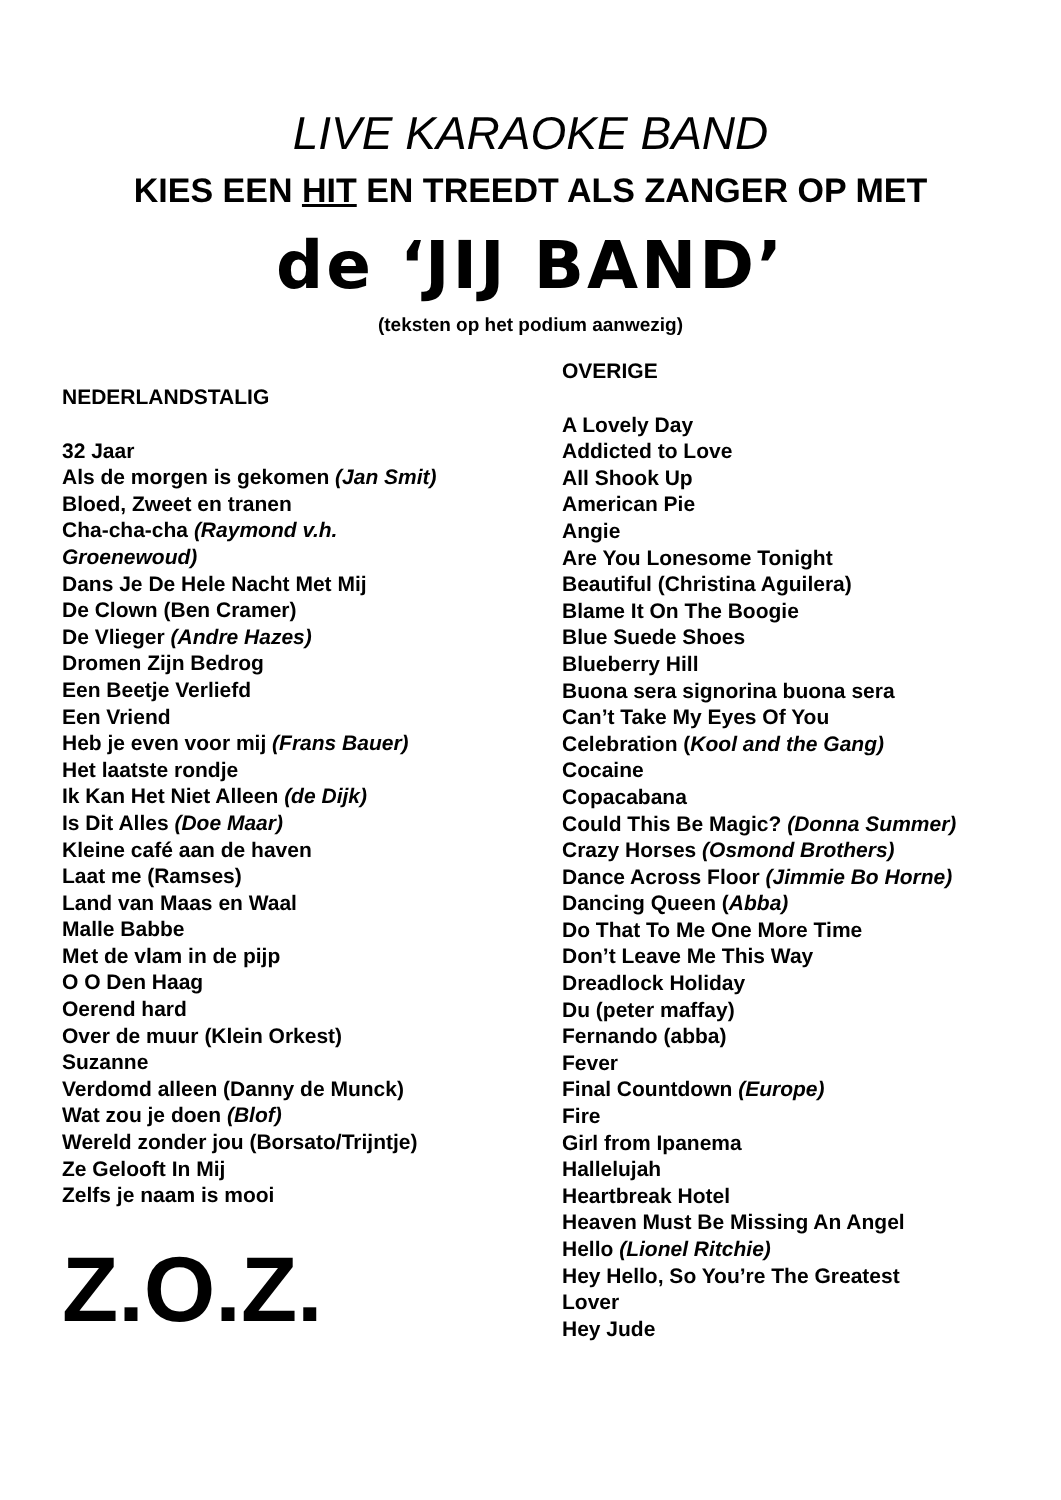LIVE KARAOKE BAND
KIES EEN HIT EN TREEDT ALS ZANGER OP MET
de ‘JIJ BAND’
(teksten op het podium aanwezig)
NEDERLANDSTALIG
32 Jaar
Als de morgen is gekomen (Jan Smit)
Bloed, Zweet en tranen
Cha-cha-cha (Raymond v.h.
Groenewoud)
Dans Je De Hele Nacht Met Mij
De Clown (Ben Cramer)
De Vlieger (Andre Hazes)
Dromen Zijn Bedrog
Een Beetje Verliefd
Een Vriend
Heb je even voor mij (Frans Bauer)
Het laatste rondje
Ik Kan Het Niet Alleen (de Dijk)
Is Dit Alles (Doe Maar)
Kleine café aan de haven
Laat me (Ramses)
Land van Maas en Waal
Malle Babbe
Met de vlam in de pijp
O O Den Haag
Oerend hard
Over de muur (Klein Orkest)
Suzanne
Verdomd alleen (Danny de Munck)
Wat zou je doen (Blof)
Wereld zonder jou (Borsato/Trijntje)
Ze Gelooft In Mij
Zelfs je naam is mooi
Z.O.Z.
OVERIGE
A Lovely Day
Addicted to Love
All Shook Up
American Pie
Angie
Are You Lonesome Tonight
Beautiful (Christina Aguilera)
Blame It On The Boogie
Blue Suede Shoes
Blueberry Hill
Buona sera signorina buona sera
Can’t Take My Eyes Of You
Celebration (Kool and the Gang)
Cocaine
Copacabana
Could This Be Magic? (Donna Summer)
Crazy Horses (Osmond Brothers)
Dance Across Floor (Jimmie Bo Horne)
Dancing Queen (Abba)
Do That To Me One More Time
Don’t Leave Me This Way
Dreadlock Holiday
Du (peter maffay)
Fernando (abba)
Fever
Final Countdown (Europe)
Fire
Girl from Ipanema
Hallelujah
Heartbreak Hotel
Heaven Must Be Missing An Angel
Hello (Lionel Ritchie)
Hey Hello, So You’re The Greatest
Lover
Hey Jude